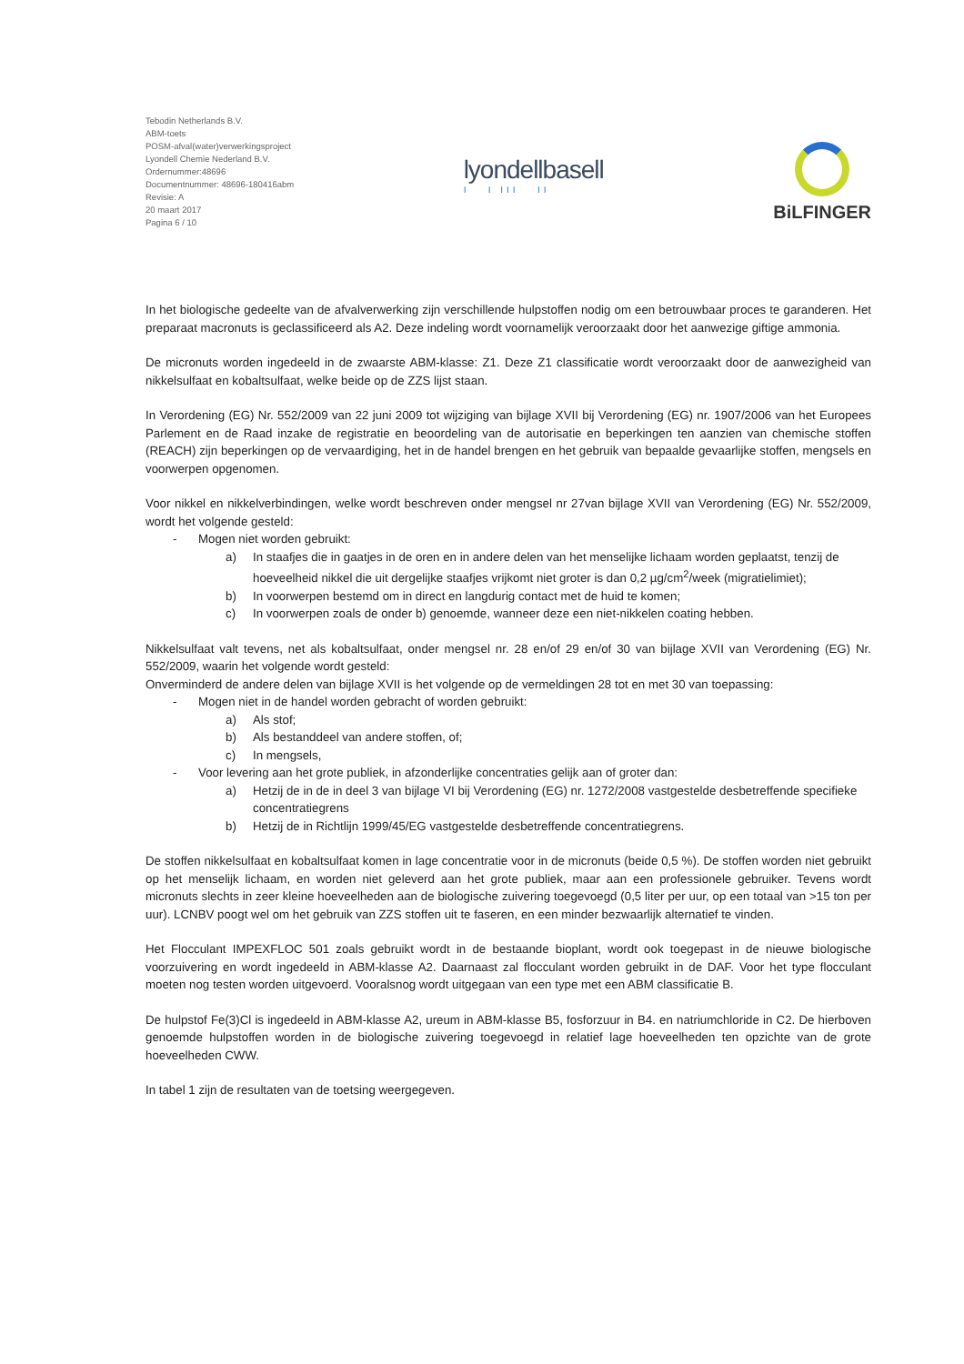Tebodin Netherlands B.V.
ABM-toets
POSM-afval(water)verwerkingsproject
Lyondell Chemie Nederland B.V.
Ordernummer:48696
Documentnummer: 48696-180416abm
Revisie: A
20 maart 2017
Pagina 6 / 10
lyondellbasell
I I III II
BiLFINGER
In het biologische gedeelte van de afvalverwerking zijn verschillende hulpstoffen nodig om een betrouwbaar proces te garanderen. Het preparaat macronuts is geclassificeerd als A2. Deze indeling wordt voornamelijk veroorzaakt door het aanwezige giftige ammonia.
De micronuts worden ingedeeld in de zwaarste ABM-klasse: Z1. Deze Z1 classificatie wordt veroorzaakt door de aanwezigheid van nikkelsulfaat en kobaltsulfaat, welke beide op de ZZS lijst staan.
In Verordening (EG) Nr. 552/2009 van 22 juni 2009 tot wijziging van bijlage XVII bij Verordening (EG) nr. 1907/2006 van het Europees Parlement en de Raad inzake de registratie en beoordeling van de autorisatie en beperkingen ten aanzien van chemische stoffen (REACH) zijn beperkingen op de vervaardiging, het in de handel brengen en het gebruik van bepaalde gevaarlijke stoffen, mengsels en voorwerpen opgenomen.
Voor nikkel en nikkelverbindingen, welke wordt beschreven onder mengsel nr 27van bijlage XVII van Verordening (EG) Nr. 552/2009, wordt het volgende gesteld:
- Mogen niet worden gebruikt:
a) In staafjes die in gaatjes in de oren en in andere delen van het menselijke lichaam worden geplaatst, tenzij de hoeveelheid nikkel die uit dergelijke staafjes vrijkomt niet groter is dan 0,2 µg/cm<sup>2</sup>/week (migratielimiet);
b) In voorwerpen bestemd om in direct en langdurig contact met de huid te komen;
c) In voorwerpen zoals de onder b) genoemde, wanneer deze een niet-nikkelen coating hebben.
Nikkelsulfaat valt tevens, net als kobaltsulfaat, onder mengsel nr. 28 en/of 29 en/of 30 van bijlage XVII van Verordening (EG) Nr. 552/2009, waarin het volgende wordt gesteld:
Onverminderd de andere delen van bijlage XVII is het volgende op de vermeldingen 28 tot en met 30 van toepassing:
- Mogen niet in de handel worden gebracht of worden gebruikt:
a) Als stof;
b) Als bestanddeel van andere stoffen, of;
c) In mengsels,
- Voor levering aan het grote publiek, in afzonderlijke concentraties gelijk aan of groter dan:
a) Hetzij de in de in deel 3 van bijlage VI bij Verordening (EG) nr. 1272/2008 vastgestelde desbetreffende specifieke concentratiegrens
b) Hetzij de in Richtlijn 1999/45/EG vastgestelde desbetreffende concentratiegrens.
De stoffen nikkelsulfaat en kobaltsulfaat komen in lage concentratie voor in de micronuts (beide 0,5 %). De stoffen worden niet gebruikt op het menselijk lichaam, en worden niet geleverd aan het grote publiek, maar aan een professionele gebruiker. Tevens wordt micronuts slechts in zeer kleine hoeveelheden aan de biologische zuivering toegevoegd (0,5 liter per uur, op een totaal van >15 ton per uur). LCNBV poogt wel om het gebruik van ZZS stoffen uit te faseren, en een minder bezwaarlijk alternatief te vinden.
Het Flocculant IMPEXFLOC 501 zoals gebruikt wordt in de bestaande bioplant, wordt ook toegepast in de nieuwe biologische voorzuivering en wordt ingedeeld in ABM-klasse A2. Daarnaast zal flocculant worden gebruikt in de DAF. Voor het type flocculant moeten nog testen worden uitgevoerd. Vooralsnog wordt uitgegaan van een type met een ABM classificatie B.
De hulpstof Fe(3)Cl is ingedeeld in ABM-klasse A2, ureum in ABM-klasse B5, fosforzuur in B4. en natriumchloride in C2. De hierboven genoemde hulpstoffen worden in de biologische zuivering toegevoegd in relatief lage hoeveelheden ten opzichte van de grote hoeveelheden CWW.
In tabel 1 zijn de resultaten van de toetsing weergegeven.